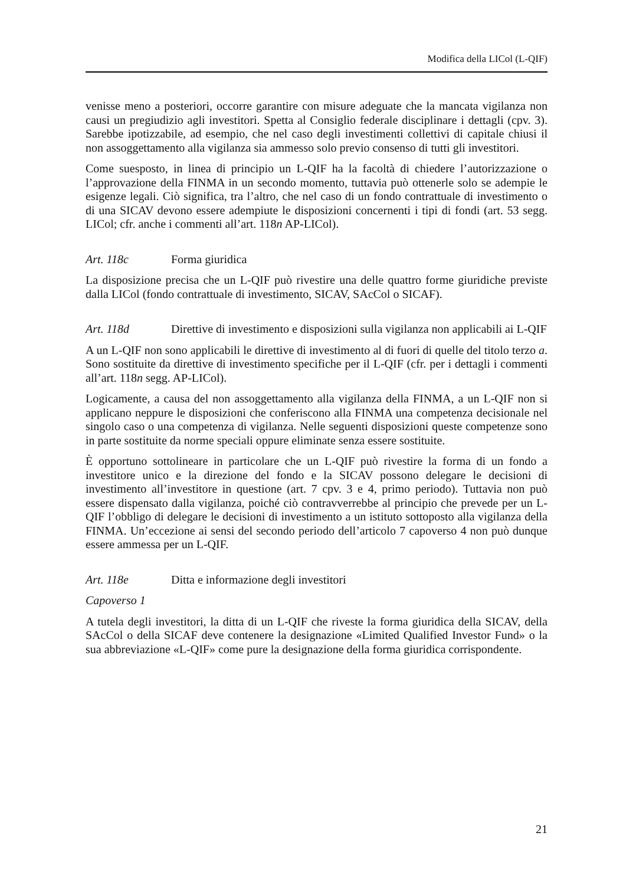Modifica della LICol (L-QIF)
venisse meno a posteriori, occorre garantire con misure adeguate che la mancata vigilanza non causi un pregiudizio agli investitori. Spetta al Consiglio federale disciplinare i dettagli (cpv. 3). Sarebbe ipotizzabile, ad esempio, che nel caso degli investimenti collettivi di capitale chiusi il non assoggettamento alla vigilanza sia ammesso solo previo consenso di tutti gli investitori.
Come suesposto, in linea di principio un L-QIF ha la facoltà di chiedere l’autorizzazione o l’approvazione della FINMA in un secondo momento, tuttavia può ottenerle solo se adempie le esigenze legali. Ciò significa, tra l’altro, che nel caso di un fondo contrattuale di investimento o di una SICAV devono essere adempiute le disposizioni concernenti i tipi di fondi (art. 53 segg. LICol; cfr. anche i commenti all’art. 118n AP-LICol).
Art. 118c Forma giuridica
La disposizione precisa che un L-QIF può rivestire una delle quattro forme giuridiche previste dalla LICol (fondo contrattuale di investimento, SICAV, SAcCol o SICAF).
Art. 118d Direttive di investimento e disposizioni sulla vigilanza non applicabili ai L-QIF
A un L-QIF non sono applicabili le direttive di investimento al di fuori di quelle del titolo terzo a. Sono sostituite da direttive di investimento specifiche per il L-QIF (cfr. per i dettagli i commenti all’art. 118n segg. AP-LICol).
Logicamente, a causa del non assoggettamento alla vigilanza della FINMA, a un L-QIF non si applicano neppure le disposizioni che conferiscono alla FINMA una competenza decisionale nel singolo caso o una competenza di vigilanza. Nelle seguenti disposizioni queste competenze sono in parte sostituite da norme speciali oppure eliminate senza essere sostituite.
È opportuno sottolineare in particolare che un L-QIF può rivestire la forma di un fondo a investitore unico e la direzione del fondo e la SICAV possono delegare le decisioni di investimento all’investitore in questione (art. 7 cpv. 3 e 4, primo periodo). Tuttavia non può essere dispensato dalla vigilanza, poiché ciò contravverrebbe al principio che prevede per un L-QIF l’obbligo di delegare le decisioni di investimento a un istituto sottoposto alla vigilanza della FINMA. Un’eccezione ai sensi del secondo periodo dell’articolo 7 capoverso 4 non può dunque essere ammessa per un L-QIF.
Art. 118e Ditta e informazione degli investitori
Capoverso 1
A tutela degli investitori, la ditta di un L-QIF che riveste la forma giuridica della SICAV, della SAcCol o della SICAF deve contenere la designazione «Limited Qualified Investor Fund» o la sua abbreviazione «L-QIF» come pure la designazione della forma giuridica corrispondente.
21